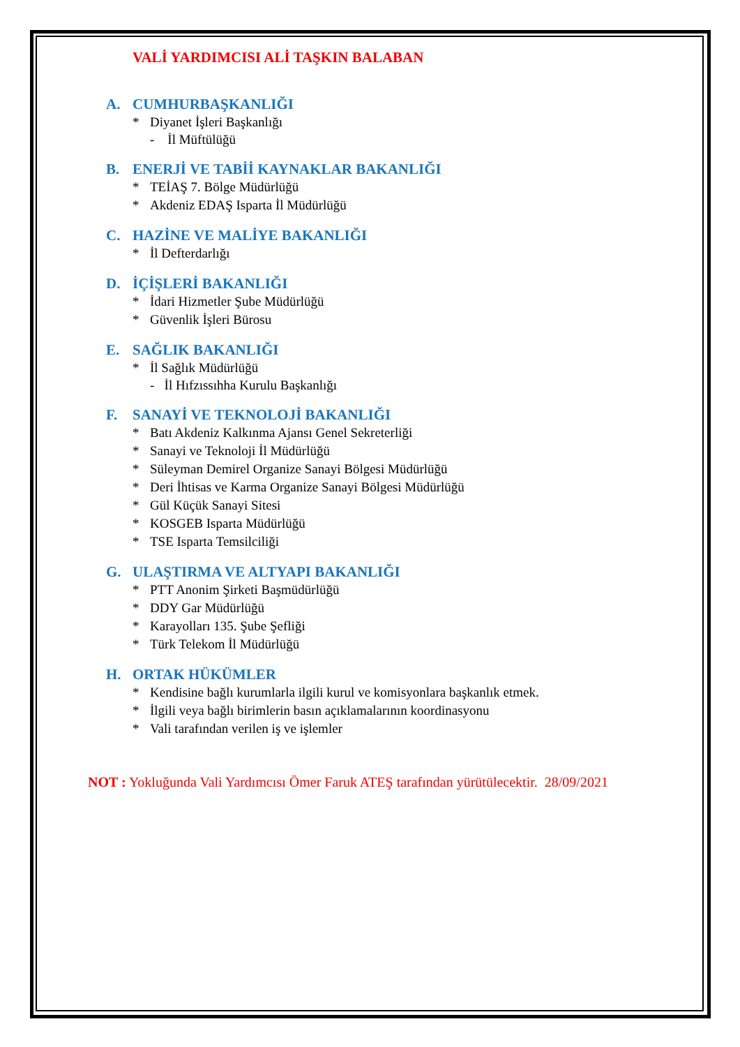VALİ YARDIMCISI ALİ TAŞKIN BALABAN
A. CUMHURBAŞKANLIĞI
* Diyanet İşleri Başkanlığı
- İl Müftülüğü
B. ENERJİ VE TABİİ KAYNAKLAR BAKANLIĞI
* TEİAŞ 7. Bölge Müdürlüğü
* Akdeniz EDAŞ Isparta İl Müdürlüğü
C. HAZİNE VE MALİYE BAKANLIĞI
* İl Defterdarlığı
D. İÇİŞLERİ BAKANLIĞI
* İdari Hizmetler Şube Müdürlüğü
* Güvenlik İşleri Bürosu
E. SAĞLIK BAKANLIĞI
* İl Sağlık Müdürlüğü
- İl Hıfzıssıhha Kurulu Başkanlığı
F. SANAYİ VE TEKNOLOJİ BAKANLIĞI
* Batı Akdeniz Kalkınma Ajansı Genel Sekreterliği
* Sanayi ve Teknoloji İl Müdürlüğü
* Süleyman Demirel Organize Sanayi Bölgesi Müdürlüğü
* Deri İhtisas ve Karma Organize Sanayi Bölgesi Müdürlüğü
* Gül Küçük Sanayi Sitesi
* KOSGEB Isparta Müdürlüğü
* TSE Isparta Temsilciliği
G. ULAŞTIRMA VE ALTYAPI BAKANLIĞI
* PTT Anonim Şirketi Başmüdürlüğü
* DDY Gar Müdürlüğü
* Karayolları 135. Şube Şefliği
* Türk Telekom İl Müdürlüğü
H. ORTAK HÜKÜMLER
* Kendisine bağlı kurumlarla ilgili kurul ve komisyonlara başkanlık etmek.
* İlgili veya bağlı birimlerin basın açıklamalarının koordinasyonu
* Vali tarafından verilen iş ve işlemler
NOT : Yokluğunda Vali Yardımcısı Ömer Faruk ATEŞ tarafından yürütülecektir. 28/09/2021